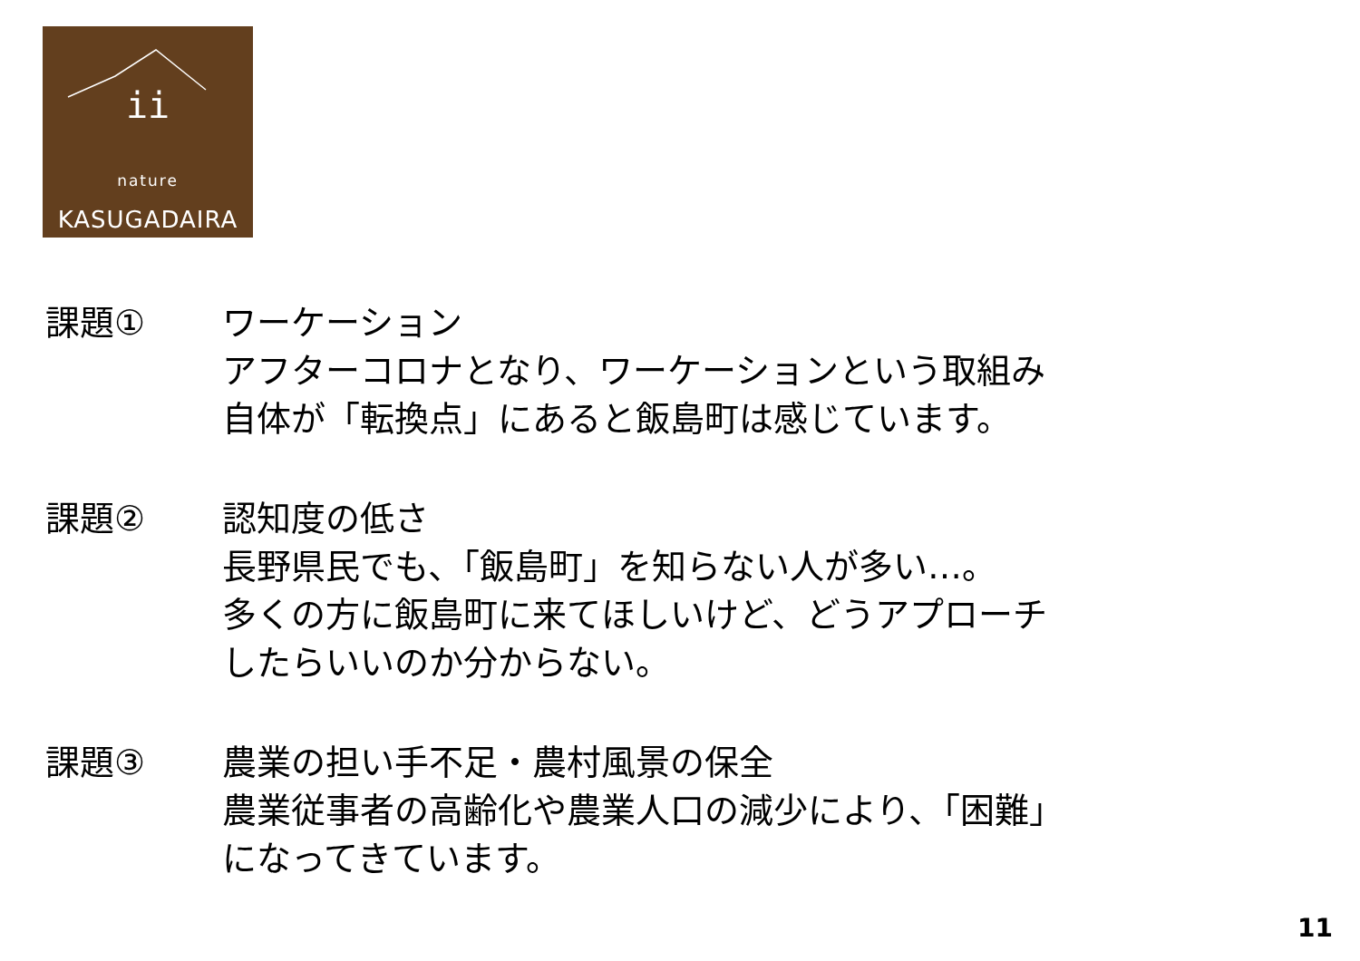ii
nature
KASUGADAIRA
課題① ワーケーション
アフターコロナとなり、ワーケーションという取組み
自体が「転換点」にあると飯島町は感じています。
課題② 認知度の低さ
長野県民でも、「飯島町」を知らない人が多い…。
多くの方に飯島町に来てほしいけど、どうアプローチ
したらいいのか分からない。
課題③ 農業の担い手不足・農村風景の保全
農業従事者の高齢化や農業人口の減少により、「困難」
になってきています。
11